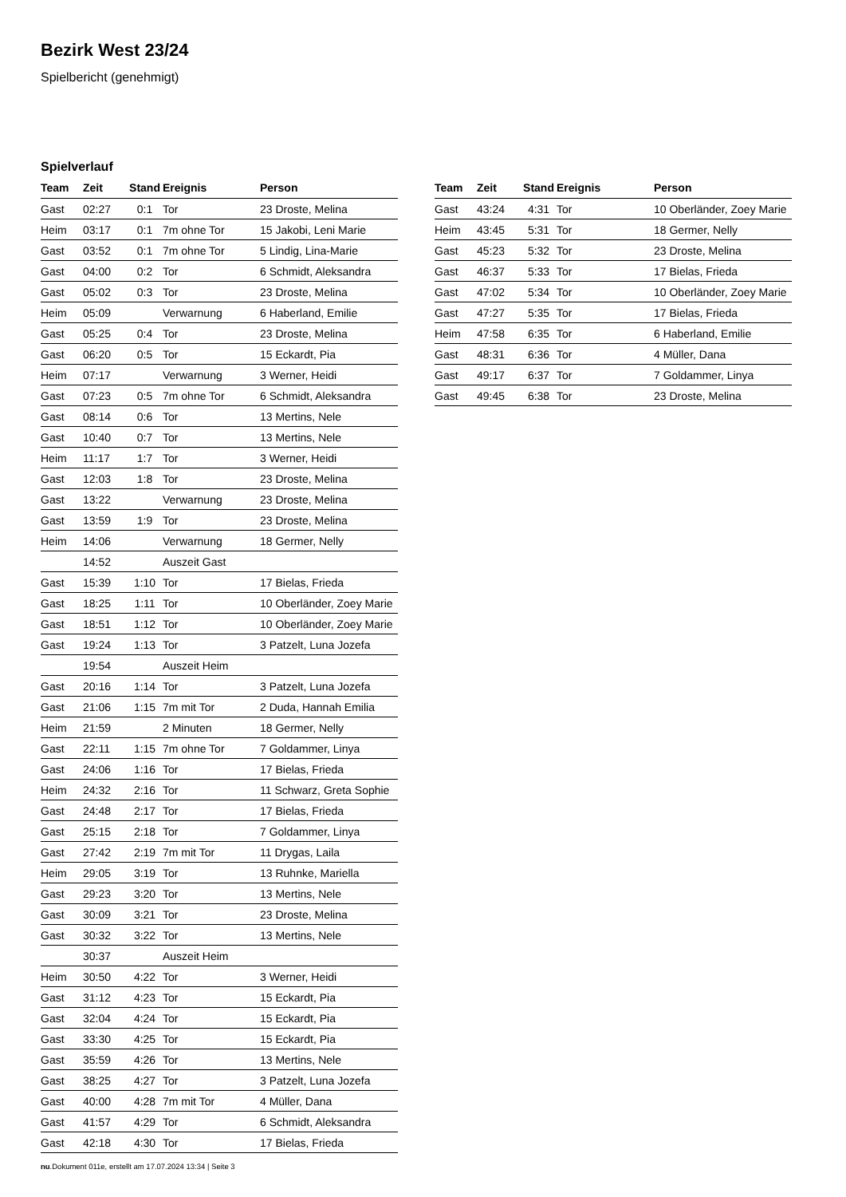Bezirk West 23/24
Spielbericht (genehmigt)
Spielverlauf
| Team | Zeit | Stand | Ereignis | Person |
| --- | --- | --- | --- | --- |
| Gast | 02:27 | 0:1 | Tor | 23 Droste, Melina |
| Heim | 03:17 | 0:1 | 7m ohne Tor | 15 Jakobi, Leni Marie |
| Gast | 03:52 | 0:1 | 7m ohne Tor | 5 Lindig, Lina-Marie |
| Gast | 04:00 | 0:2 | Tor | 6 Schmidt, Aleksandra |
| Gast | 05:02 | 0:3 | Tor | 23 Droste, Melina |
| Heim | 05:09 | | Verwarnung | 6 Haberland, Emilie |
| Gast | 05:25 | 0:4 | Tor | 23 Droste, Melina |
| Gast | 06:20 | 0:5 | Tor | 15 Eckardt, Pia |
| Heim | 07:17 | | Verwarnung | 3 Werner, Heidi |
| Gast | 07:23 | 0:5 | 7m ohne Tor | 6 Schmidt, Aleksandra |
| Gast | 08:14 | 0:6 | Tor | 13 Mertins, Nele |
| Gast | 10:40 | 0:7 | Tor | 13 Mertins, Nele |
| Heim | 11:17 | 1:7 | Tor | 3 Werner, Heidi |
| Gast | 12:03 | 1:8 | Tor | 23 Droste, Melina |
| Gast | 13:22 | | Verwarnung | 23 Droste, Melina |
| Gast | 13:59 | 1:9 | Tor | 23 Droste, Melina |
| Heim | 14:06 | | Verwarnung | 18 Germer, Nelly |
| | 14:52 | | Auszeit Gast | |
| Gast | 15:39 | 1:10 | Tor | 17 Bielas, Frieda |
| Gast | 18:25 | 1:11 | Tor | 10 Oberländer, Zoey Marie |
| Gast | 18:51 | 1:12 | Tor | 10 Oberländer, Zoey Marie |
| Gast | 19:24 | 1:13 | Tor | 3 Patzelt, Luna Jozefa |
| | 19:54 | | Auszeit Heim | |
| Gast | 20:16 | 1:14 | Tor | 3 Patzelt, Luna Jozefa |
| Gast | 21:06 | 1:15 | 7m mit Tor | 2 Duda, Hannah Emilia |
| Heim | 21:59 | | 2 Minuten | 18 Germer, Nelly |
| Gast | 22:11 | 1:15 | 7m ohne Tor | 7 Goldammer, Linya |
| Gast | 24:06 | 1:16 | Tor | 17 Bielas, Frieda |
| Heim | 24:32 | 2:16 | Tor | 11 Schwarz, Greta Sophie |
| Gast | 24:48 | 2:17 | Tor | 17 Bielas, Frieda |
| Gast | 25:15 | 2:18 | Tor | 7 Goldammer, Linya |
| Gast | 27:42 | 2:19 | 7m mit Tor | 11 Drygas, Laila |
| Heim | 29:05 | 3:19 | Tor | 13 Ruhnke, Mariella |
| Gast | 29:23 | 3:20 | Tor | 13 Mertins, Nele |
| Gast | 30:09 | 3:21 | Tor | 23 Droste, Melina |
| Gast | 30:32 | 3:22 | Tor | 13 Mertins, Nele |
| | 30:37 | | Auszeit Heim | |
| Heim | 30:50 | 4:22 | Tor | 3 Werner, Heidi |
| Gast | 31:12 | 4:23 | Tor | 15 Eckardt, Pia |
| Gast | 32:04 | 4:24 | Tor | 15 Eckardt, Pia |
| Gast | 33:30 | 4:25 | Tor | 15 Eckardt, Pia |
| Gast | 35:59 | 4:26 | Tor | 13 Mertins, Nele |
| Gast | 38:25 | 4:27 | Tor | 3 Patzelt, Luna Jozefa |
| Gast | 40:00 | 4:28 | 7m mit Tor | 4 Müller, Dana |
| Gast | 41:57 | 4:29 | Tor | 6 Schmidt, Aleksandra |
| Gast | 42:18 | 4:30 | Tor | 17 Bielas, Frieda |
| Team | Zeit | Stand | Ereignis | Person |
| --- | --- | --- | --- | --- |
| Gast | 43:24 | 4:31 | Tor | 10 Oberländer, Zoey Marie |
| Heim | 43:45 | 5:31 | Tor | 18 Germer, Nelly |
| Gast | 45:23 | 5:32 | Tor | 23 Droste, Melina |
| Gast | 46:37 | 5:33 | Tor | 17 Bielas, Frieda |
| Gast | 47:02 | 5:34 | Tor | 10 Oberländer, Zoey Marie |
| Gast | 47:27 | 5:35 | Tor | 17 Bielas, Frieda |
| Heim | 47:58 | 6:35 | Tor | 6 Haberland, Emilie |
| Gast | 48:31 | 6:36 | Tor | 4 Müller, Dana |
| Gast | 49:17 | 6:37 | Tor | 7 Goldammer, Linya |
| Gast | 49:45 | 6:38 | Tor | 23 Droste, Melina |
nu.Dokument 011e, erstellt am 17.07.2024 13:34 | Seite 3